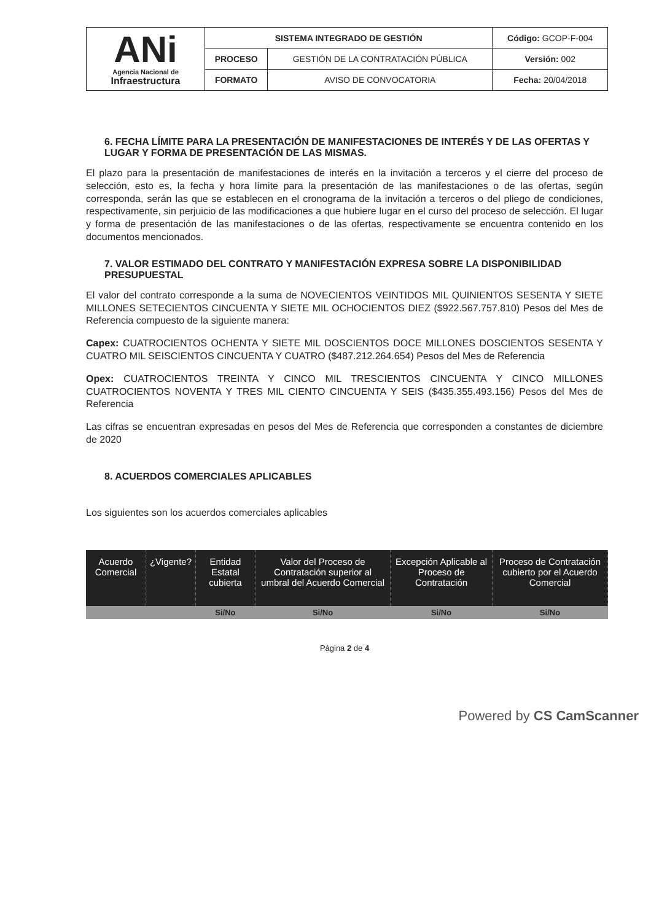| ANi Agencia Nacional de Infraestructura | SISTEMA INTEGRADO DE GESTIÓN | | Código: GCOP-F-004 |
| | PROCESO | GESTIÓN DE LA CONTRATACIÓN PÚBLICA | Versión: 002 |
| | FORMATO | AVISO DE CONVOCATORIA | Fecha: 20/04/2018 |
6. FECHA LÍMITE PARA LA PRESENTACIÓN DE MANIFESTACIONES DE INTERÉS Y DE LAS OFERTAS Y LUGAR Y FORMA DE PRESENTACIÓN DE LAS MISMAS.
El plazo para la presentación de manifestaciones de interés en la invitación a terceros y el cierre del proceso de selección, esto es, la fecha y hora límite para la presentación de las manifestaciones o de las ofertas, según corresponda, serán las que se establecen en el cronograma de la invitación a terceros o del pliego de condiciones, respectivamente, sin perjuicio de las modificaciones a que hubiere lugar en el curso del proceso de selección. El lugar y forma de presentación de las manifestaciones o de las ofertas, respectivamente se encuentra contenido en los documentos mencionados.
7. VALOR ESTIMADO DEL CONTRATO Y MANIFESTACIÓN EXPRESA SOBRE LA DISPONIBILIDAD PRESUPUESTAL
El valor del contrato corresponde a la suma de NOVECIENTOS VEINTIDOS MIL QUINIENTOS SESENTA Y SIETE MILLONES SETECIENTOS CINCUENTA Y SIETE MIL OCHOCIENTOS DIEZ ($922.567.757.810) Pesos del Mes de Referencia compuesto de la siguiente manera:
Capex: CUATROCIENTOS OCHENTA Y SIETE MIL DOSCIENTOS DOCE MILLONES DOSCIENTOS SESENTA Y CUATRO MIL SEISCIENTOS CINCUENTA Y CUATRO ($487.212.264.654) Pesos del Mes de Referencia
Opex: CUATROCIENTOS TREINTA Y CINCO MIL TRESCIENTOS CINCUENTA Y CINCO MILLONES CUATROCIENTOS NOVENTA Y TRES MIL CIENTO CINCUENTA Y SEIS ($435.355.493.156) Pesos del Mes de Referencia
Las cifras se encuentran expresadas en pesos del Mes de Referencia que corresponden a constantes de diciembre de 2020
8. ACUERDOS COMERCIALES APLICABLES
Los siguientes son los acuerdos comerciales aplicables
| Acuerdo Comercial | ¿Vigente? | Entidad Estatal cubierta | Valor del Proceso de Contratación superior al umbral del Acuerdo Comercial | Excepción Aplicable al Proceso de Contratación | Proceso de Contratación cubierto por el Acuerdo Comercial |
| --- | --- | --- | --- | --- | --- |
| | | Si/No | Si/No | Si/No | Si/No |
Página 2 de 4
Powered by CS CamScanner